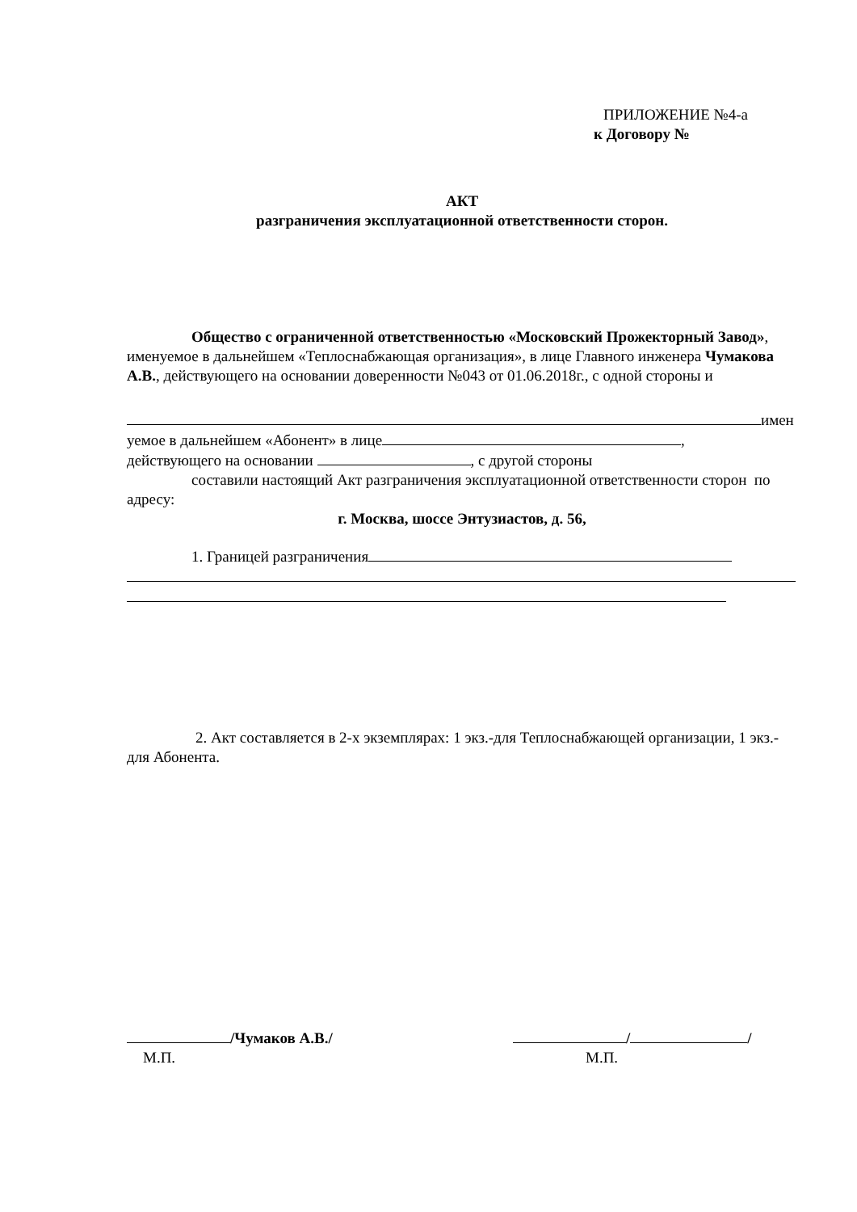ПРИЛОЖЕНИЕ №4-а
к Договору №
АКТ
разграничения эксплуатационной ответственности сторон.
Общество с ограниченной ответственностью «Московский Прожекторный Завод», именуемое в дальнейшем «Теплоснабжающая организация», в лице Главного инженера Чумакова А.В., действующего на основании доверенности №043 от 01.06.2018г., с одной стороны и
имен
уемое в дальнейшем «Абонент» в лице ,
действующего на основании , с другой стороны
составили настоящий Акт разграничения эксплуатационной ответственности сторон по адресу:
г. Москва, шоссе Энтузиастов, д. 56,
1. Границей разграничения
2. Акт составляется в 2-х экземплярах: 1 экз.-для Теплоснабжающей организации, 1 экз.- для Абонента.
/Чумаков А.В./
М.П.
/ /
М.П.